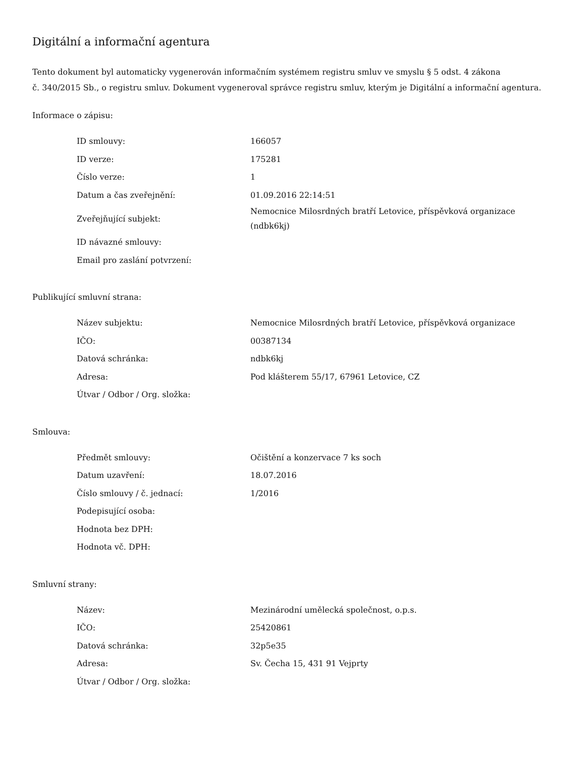Digitální a informační agentura
Tento dokument byl automaticky vygenerován informačním systémem registru smluv ve smyslu § 5 odst. 4 zákona
č. 340/2015 Sb., o registru smluv. Dokument vygeneroval správce registru smluv, kterým je Digitální a informační agentura.
Informace o zápisu:
| ID smlouvy: | 166057 |
| ID verze: | 175281 |
| Číslo verze: | 1 |
| Datum a čas zveřejnění: | 01.09.2016 22:14:51 |
| Zveřejňující subjekt: | Nemocnice Milosrdných bratří Letovice, příspěvková organizace (ndbk6kj) |
| ID návazné smlouvy: | |
| Email pro zaslání potvrzení: | |
Publikující smluvní strana:
| Název subjektu: | Nemocnice Milosrdných bratří Letovice, příspěvková organizace |
| IČO: | 00387134 |
| Datová schránka: | ndbk6kj |
| Adresa: | Pod klášterem 55/17, 67961 Letovice, CZ |
| Útvar / Odbor / Org. složka: | |
Smlouva:
| Předmět smlouvy: | Očištění a konzervace 7 ks soch |
| Datum uzavření: | 18.07.2016 |
| Číslo smlouvy / č. jednací: | 1/2016 |
| Podepisující osoba: | |
| Hodnota bez DPH: | |
| Hodnota vč. DPH: | |
Smluvní strany:
| Název: | Mezinárodní umělecká společnost, o.p.s. |
| IČO: | 25420861 |
| Datová schránka: | 32p5e35 |
| Adresa: | Sv. Čecha 15, 431 91 Vejprty |
| Útvar / Odbor / Org. složka: | |